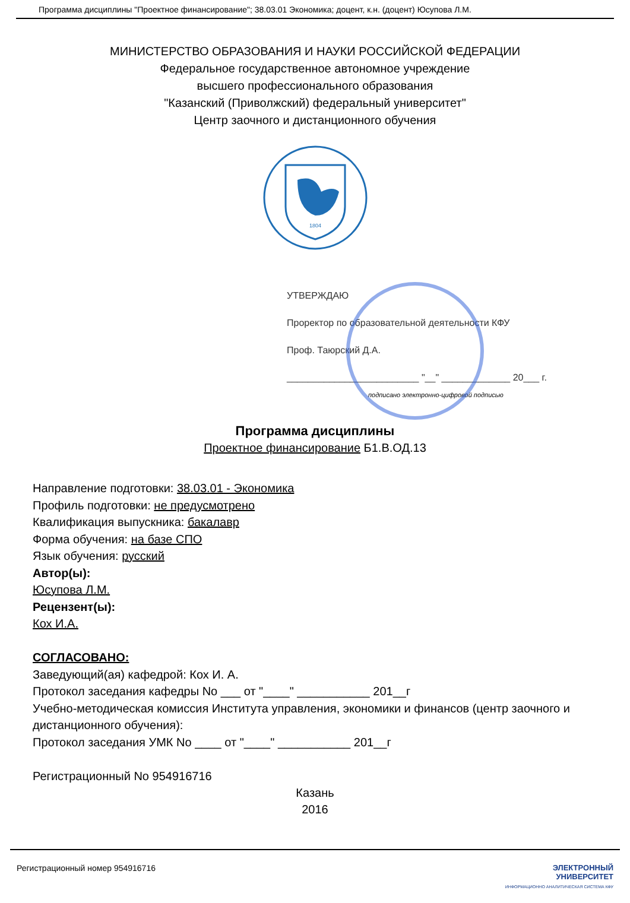Программа дисциплины "Проектное финансирование"; 38.03.01 Экономика; доцент, к.н. (доцент) Юсупова Л.М.
МИНИСТЕРСТВО ОБРАЗОВАНИЯ И НАУКИ РОССИЙСКОЙ ФЕДЕРАЦИИ
Федеральное государственное автономное учреждение
высшего профессионального образования
"Казанский (Приволжский) федеральный университет"
Центр заочного и дистанционного обучения
1804
УТВЕРЖДАЮ
Проректор по образовательной деятельности КФУ
Проф. Таюрский Д.А.
_________________________ "__" _____________ 20___ г.
подписано электронно-цифровой подписью
Программа дисциплины
Проектное финансирование Б1.В.ОД.13
Направление подготовки: 38.03.01 - Экономика
Профиль подготовки: не предусмотрено
Квалификация выпускника: бакалавр
Форма обучения: на базе СПО
Язык обучения: русский
Автор(ы):
Юсупова Л.М.
Рецензент(ы):
Кох И.А.
СОГЛАСОВАНО:
Заведующий(ая) кафедрой: Кох И. А.
Протокол заседания кафедры No ___ от "____" ___________ 201__г
Учебно-методическая комиссия Института управления, экономики и финансов (центр заочного и дистанционного обучения):
Протокол заседания УМК No ____ от "____" ___________ 201__г
Регистрационный No 954916716
Казань
2016
Регистрационный номер 954916716 ЭЛЕКТРОННЫЙ
УНИВЕРСИТЕТ
ИНФОРМАЦИОННО АНАЛИТИЧЕСКАЯ СИСТЕМА КФУ